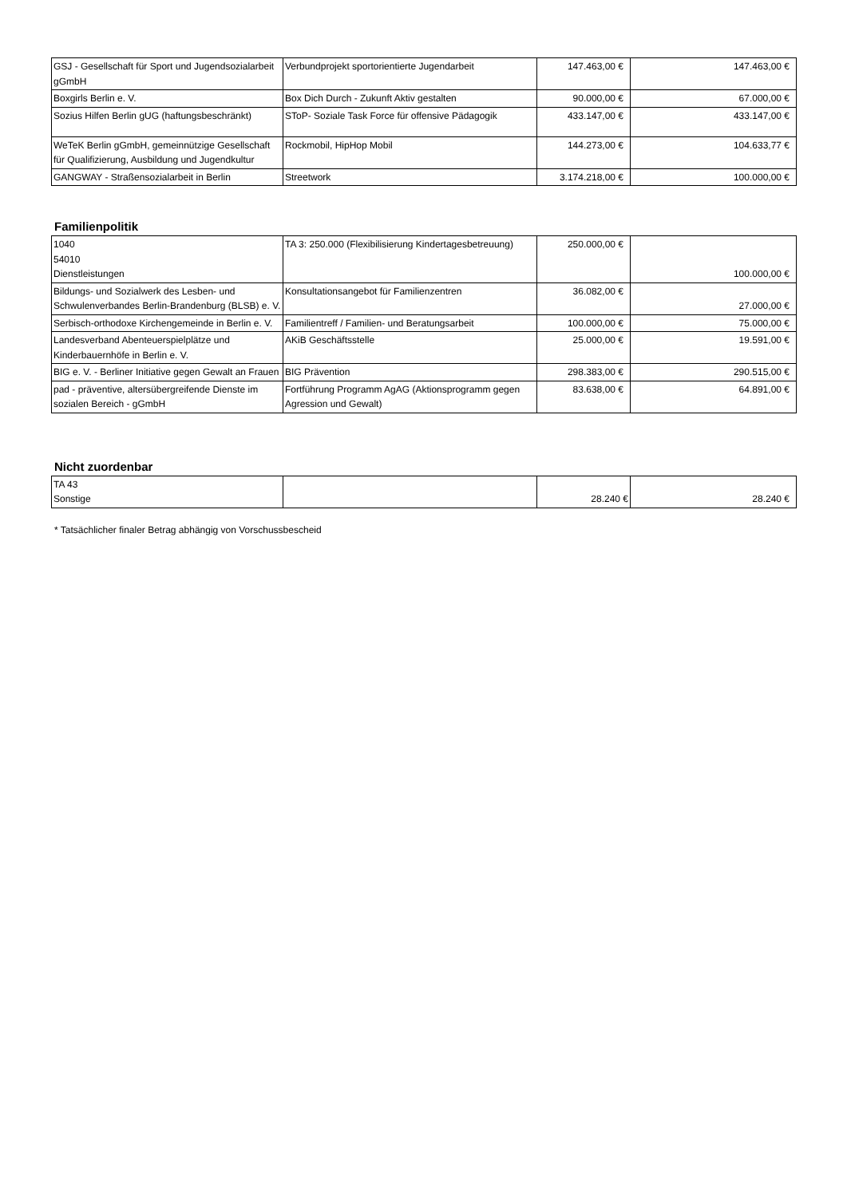| GSJ - Gesellschaft für Sport und Jugendsozialarbeit gGmbH | Verbundprojekt sportorientierte Jugendarbeit | 147.463,00 € | 147.463,00 € |
| Boxgirls Berlin e. V. | Box Dich Durch - Zukunft Aktiv gestalten | 90.000,00 € | 67.000,00 € |
| Sozius Hilfen Berlin gUG (haftungsbeschränkt) | SToP- Soziale Task Force für offensive Pädagogik | 433.147,00 € | 433.147,00 € |
| WeTeK Berlin gGmbH, gemeinnützige Gesellschaft für Qualifizierung, Ausbildung und Jugendkultur | Rockmobil, HipHop Mobil | 144.273,00 € | 104.633,77 € |
| GANGWAY - Straßensozialarbeit in Berlin | Streetwork | 3.174.218,00 € | 100.000,00 € |
Familienpolitik
| 1040 54010 Dienstleistungen | TA 3: 250.000 (Flexibilisierung Kindertagesbetreuung) | 250.000,00 € | 100.000,00 € |
| Bildungs- und Sozialwerk des Lesben- und Schwulenverbandes Berlin-Brandenburg (BLSB) e. V. | Konsultationsangebot für Familienzentren | 36.082,00 € | 27.000,00 € |
| Serbisch-orthodoxe Kirchengemeinde in Berlin e. V. | Familientreff / Familien- und Beratungsarbeit | 100.000,00 € | 75.000,00 € |
| Landesverband Abenteuerspielplätze und Kinderbauernhöfe in Berlin e. V. | AKiB Geschäftsstelle | 25.000,00 € | 19.591,00 € |
| BIG e. V. - Berliner Initiative gegen Gewalt an Frauen | BIG Prävention | 298.383,00 € | 290.515,00 € |
| pad - präventive, altersübergreifende Dienste im sozialen Bereich - gGmbH | Fortführung Programm AgAG (Aktionsprogramm gegen Agression und Gewalt) | 83.638,00 € | 64.891,00 € |
Nicht zuordenbar
| TA 43 Sonstige | | 28.240 € | 28.240 € |
* Tatsächlicher finaler Betrag abhängig von Vorschussbescheid